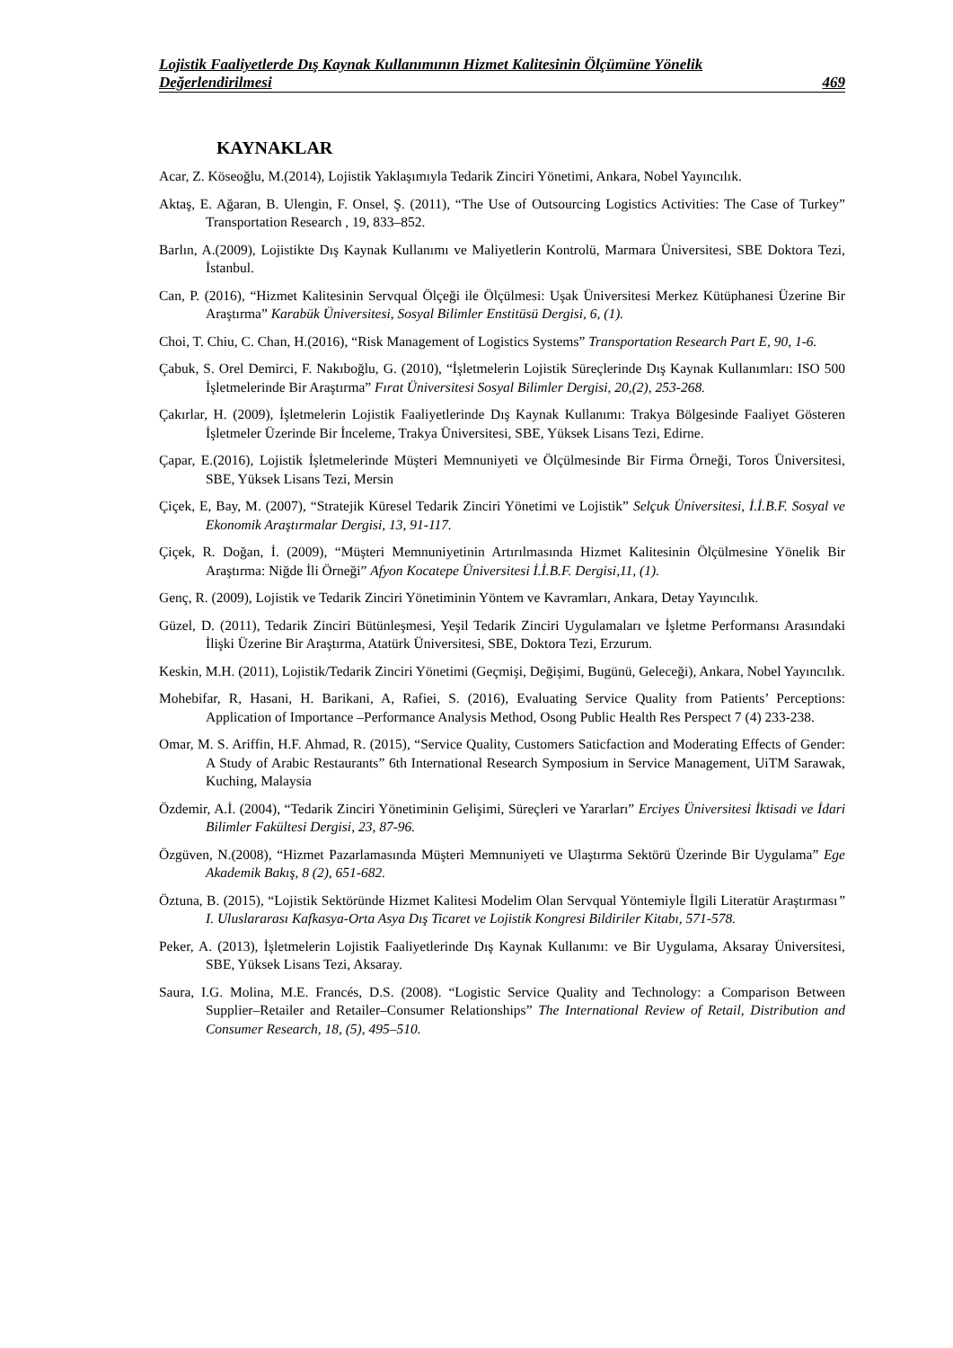Lojistik Faaliyetlerde Dış Kaynak Kullanımının Hizmet Kalitesinin Ölçümüne Yönelik
Değerlendirilmesi 469
KAYNAKLAR
Acar, Z. Köseoğlu, M.(2014), Lojistik Yaklaşımıyla Tedarik Zinciri Yönetimi, Ankara, Nobel Yayıncılık.
Aktaş, E. Ağaran, B. Ulengin, F. Onsel, Ş. (2011), “The Use of Outsourcing Logistics Activities: The Case of Turkey” Transportation Research , 19, 833–852.
Barlın, A.(2009), Lojistikte Dış Kaynak Kullanımı ve Maliyetlerin Kontrolü, Marmara Üniversitesi, SBE Doktora Tezi, İstanbul.
Can, P. (2016), “Hizmet Kalitesinin Servqual Ölçeği ile Ölçülmesi: Uşak Üniversitesi Merkez Kütüphanesi Üzerine Bir Araştırma” Karabük Üniversitesi, Sosyal Bilimler Enstitüsü Dergisi, 6, (1).
Choi, T. Chiu, C. Chan, H.(2016), “Risk Management of Logistics Systems” Transportation Research Part E, 90, 1-6.
Çabuk, S. Orel Demirci, F. Nakıboğlu, G. (2010), “İşletmelerin Lojistik Süreçlerinde Dış Kaynak Kullanımları: ISO 500 İşletmelerinde Bir Araştırma” Fırat Üniversitesi Sosyal Bilimler Dergisi, 20,(2), 253-268.
Çakırlar, H. (2009), İşletmelerin Lojistik Faaliyetlerinde Dış Kaynak Kullanımı: Trakya Bölgesinde Faaliyet Gösteren İşletmeler Üzerinde Bir İnceleme, Trakya Üniversitesi, SBE, Yüksek Lisans Tezi, Edirne.
Çapar, E.(2016), Lojistik İşletmelerinde Müşteri Memnuniyeti ve Ölçülmesinde Bir Firma Örneği, Toros Üniversitesi, SBE, Yüksek Lisans Tezi, Mersin
Çiçek, E, Bay, M. (2007), “Stratejik Küresel Tedarik Zinciri Yönetimi ve Lojistik” Selçuk Üniversitesi, İ.İ.B.F. Sosyal ve Ekonomik Araştırmalar Dergisi, 13, 91-117.
Çiçek, R. Doğan, İ. (2009), “Müşteri Memnuniyetinin Artırılmasında Hizmet Kalitesinin Ölçülmesine Yönelik Bir Araştırma: Niğde İli Örneği” Afyon Kocatepe Üniversitesi İ.İ.B.F. Dergisi,11, (1).
Genç, R. (2009), Lojistik ve Tedarik Zinciri Yönetiminin Yöntem ve Kavramları, Ankara, Detay Yayıncılık.
Güzel, D. (2011), Tedarik Zinciri Bütünleşmesi, Yeşil Tedarik Zinciri Uygulamaları ve İşletme Performansı Arasındaki İlişki Üzerine Bir Araştırma, Atatürk Üniversitesi, SBE, Doktora Tezi, Erzurum.
Keskin, M.H. (2011), Lojistik/Tedarik Zinciri Yönetimi (Geçmişi, Değişimi, Bugünü, Geleceği), Ankara, Nobel Yayıncılık.
Mohebifar, R, Hasani, H. Barikani, A, Rafiei, S. (2016), Evaluating Service Quality from Patients’ Perceptions: Application of Importance –Performance Analysis Method, Osong Public Health Res Perspect 7 (4) 233-238.
Omar, M. S. Ariffin, H.F. Ahmad, R. (2015), “Service Quality, Customers Saticfaction and Moderating Effects of Gender: A Study of Arabic Restaurants” 6th International Research Symposium in Service Management, UiTM Sarawak, Kuching, Malaysia
Özdemir, A.İ. (2004), “Tedarik Zinciri Yönetiminin Gelişimi, Süreçleri ve Yararları” Erciyes Üniversitesi İktisadi ve İdari Bilimler Fakültesi Dergisi, 23, 87-96.
Özgüven, N.(2008), “Hizmet Pazarlamasında Müşteri Memnuniyeti ve Ulaştırma Sektörü Üzerinde Bir Uygulama” Ege Akademik Bakış, 8 (2), 651-682.
Öztuna, B. (2015), “Lojistik Sektöründe Hizmet Kalitesi Modelim Olan Servqual Yöntemiyle İlgili Literatür Araştırması” I. Uluslararası Kafkasya-Orta Asya Dış Ticaret ve Lojistik Kongresi Bildiriler Kitabı, 571-578.
Peker, A. (2013), İşletmelerin Lojistik Faaliyetlerinde Dış Kaynak Kullanımı: ve Bir Uygulama, Aksaray Üniversitesi, SBE, Yüksek Lisans Tezi, Aksaray.
Saura, I.G. Molina, M.E. Francés, D.S. (2008). “Logistic Service Quality and Technology: a Comparison Between Supplier–Retailer and Retailer–Consumer Relationships” The International Review of Retail, Distribution and Consumer Research, 18, (5), 495–510.